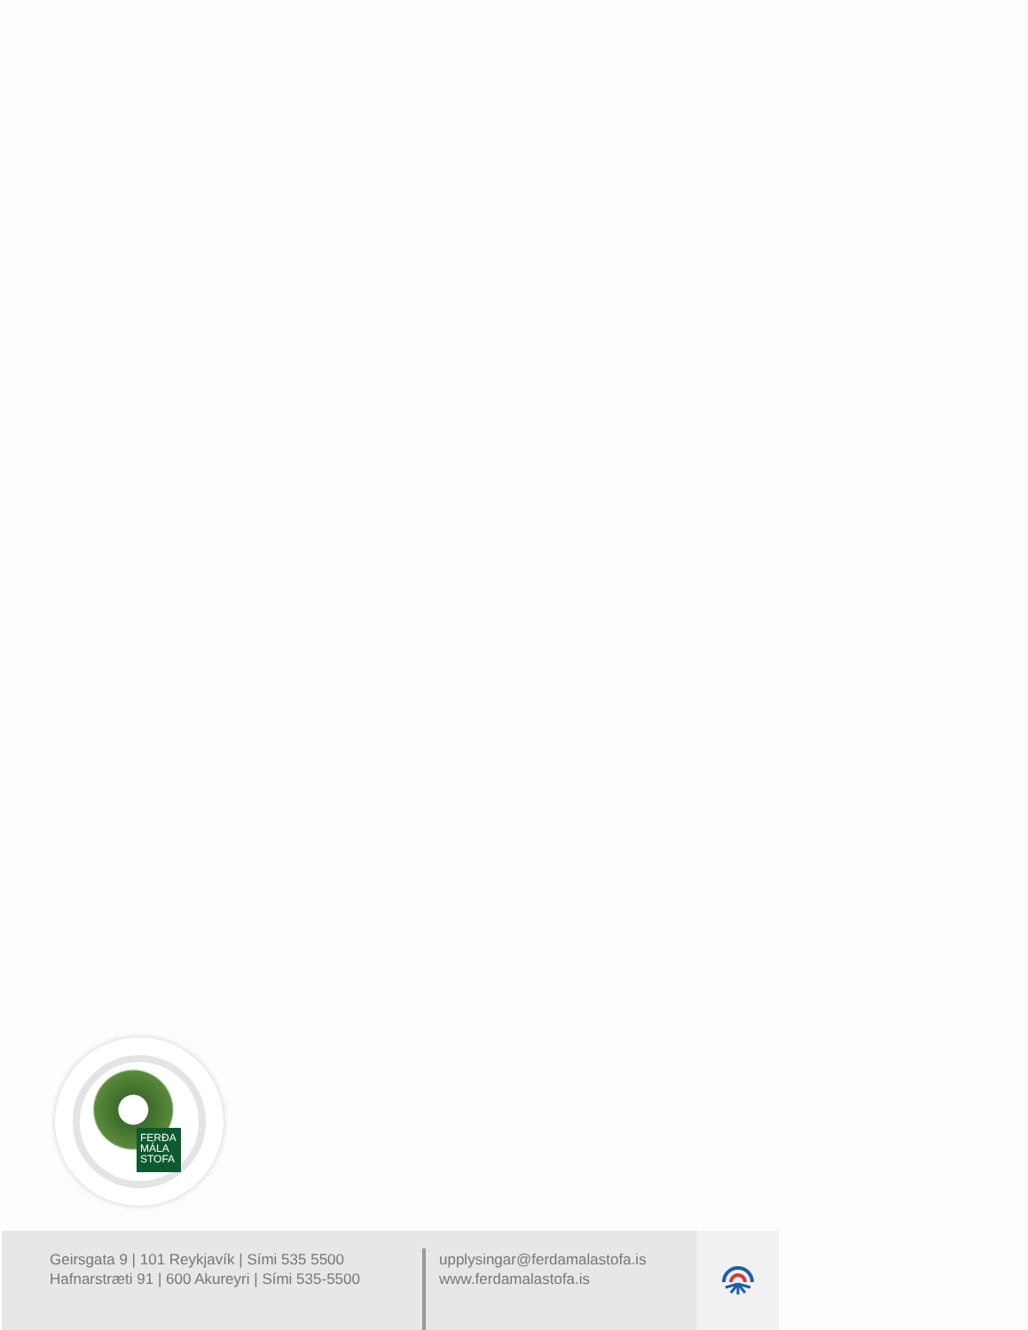FERÐA
MÁLA
STOFA
Geirsgata 9 | 101 Reykjavík | Sími 535 5500
Hafnarstræti 91 | 600 Akureyri | Sími 535-5500
upplysingar@ferdamalastofa.is
www.ferdamalastofa.is